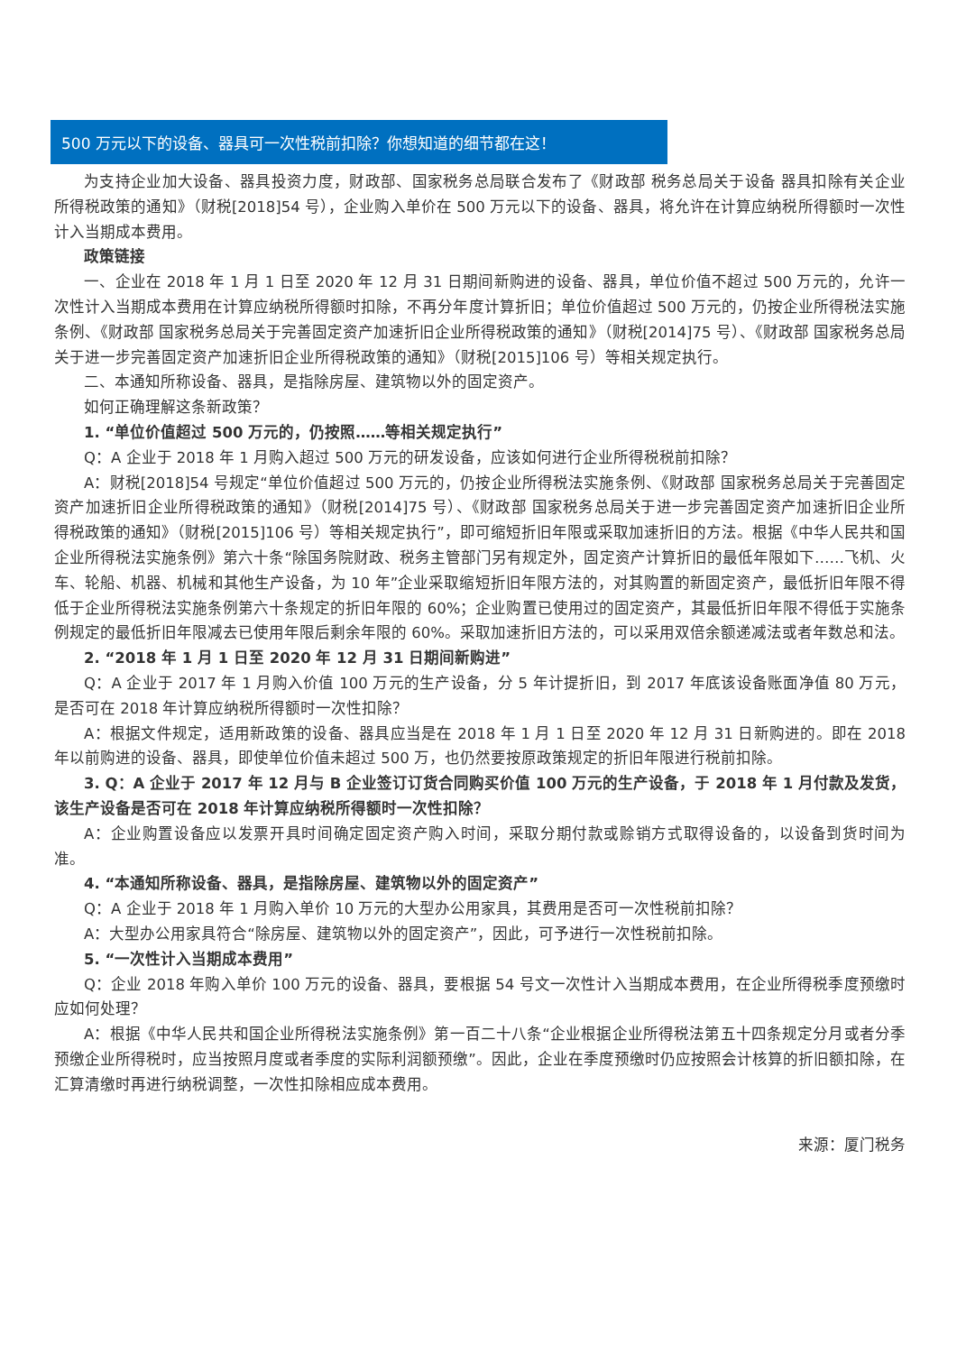500 万元以下的设备、器具可一次性税前扣除？你想知道的细节都在这！
为支持企业加大设备、器具投资力度，财政部、国家税务总局联合发布了《财政部 税务总局关于设备 器具扣除有关企业所得税政策的通知》（财税[2018]54 号），企业购入单价在 500 万元以下的设备、器具，将允许在计算应纳税所得额时一次性计入当期成本费用。
政策链接
一、企业在 2018 年 1 月 1 日至 2020 年 12 月 31 日期间新购进的设备、器具，单位价值不超过 500 万元的，允许一次性计入当期成本费用在计算应纳税所得额时扣除，不再分年度计算折旧；单位价值超过 500 万元的，仍按企业所得税法实施条例、《财政部 国家税务总局关于完善固定资产加速折旧企业所得税政策的通知》（财税[2014]75 号）、《财政部 国家税务总局关于进一步完善固定资产加速折旧企业所得税政策的通知》（财税[2015]106 号）等相关规定执行。
二、本通知所称设备、器具，是指除房屋、建筑物以外的固定资产。
如何正确理解这条新政策？
1. “单位价值超过 500 万元的，仍按照……等相关规定执行”
Q：A 企业于 2018 年 1 月购入超过 500 万元的研发设备，应该如何进行企业所得税税前扣除？
A：财税[2018]54 号规定“单位价值超过 500 万元的，仍按企业所得税法实施条例、《财政部 国家税务总局关于完善固定资产加速折旧企业所得税政策的通知》（财税[2014]75 号）、《财政部 国家税务总局关于进一步完善固定资产加速折旧企业所得税政策的通知》（财税[2015]106 号）等相关规定执行”，即可缩短折旧年限或采取加速折旧的方法。根据《中华人民共和国企业所得税法实施条例》第六十条“除国务院财政、税务主管部门另有规定外，固定资产计算折旧的最低年限如下……飞机、火车、轮船、机器、机械和其他生产设备，为 10 年”企业采取缩短折旧年限方法的，对其购置的新固定资产，最低折旧年限不得低于企业所得税法实施条例第六十条规定的折旧年限的 60%；企业购置已使用过的固定资产，其最低折旧年限不得低于实施条例规定的最低折旧年限减去已使用年限后剩余年限的 60%。采取加速折旧方法的，可以采用双倍余额递减法或者年数总和法。
2. “2018 年 1 月 1 日至 2020 年 12 月 31 日期间新购进”
Q：A 企业于 2017 年 1 月购入价值 100 万元的生产设备，分 5 年计提折旧，到 2017 年底该设备账面净值 80 万元，是否可在 2018 年计算应纳税所得额时一次性扣除？
A：根据文件规定，适用新政策的设备、器具应当是在 2018 年 1 月 1 日至 2020 年 12 月 31 日新购进的。即在 2018 年以前购进的设备、器具，即使单位价值未超过 500 万，也仍然要按原政策规定的折旧年限进行税前扣除。
3. Q：A 企业于 2017 年 12 月与 B 企业签订订货合同购买价值 100 万元的生产设备，于 2018 年 1 月付款及发货，该生产设备是否可在 2018 年计算应纳税所得额时一次性扣除？
A：企业购置设备应以发票开具时间确定固定资产购入时间，采取分期付款或赊销方式取得设备的，以设备到货时间为准。
4. “本通知所称设备、器具，是指除房屋、建筑物以外的固定资产”
Q：A 企业于 2018 年 1 月购入单价 10 万元的大型办公用家具，其费用是否可一次性税前扣除？
A：大型办公用家具符合“除房屋、建筑物以外的固定资产”，因此，可予进行一次性税前扣除。
5. “一次性计入当期成本费用”
Q：企业 2018 年购入单价 100 万元的设备、器具，要根据 54 号文一次性计入当期成本费用，在企业所得税季度预缴时应如何处理？
A：根据《中华人民共和国企业所得税法实施条例》第一百二十八条“企业根据企业所得税法第五十四条规定分月或者分季预缴企业所得税时，应当按照月度或者季度的实际利润额预缴”。因此，企业在季度预缴时仍应按照会计核算的折旧额扣除，在汇算清缴时再进行纳税调整，一次性扣除相应成本费用。
来源：厦门税务